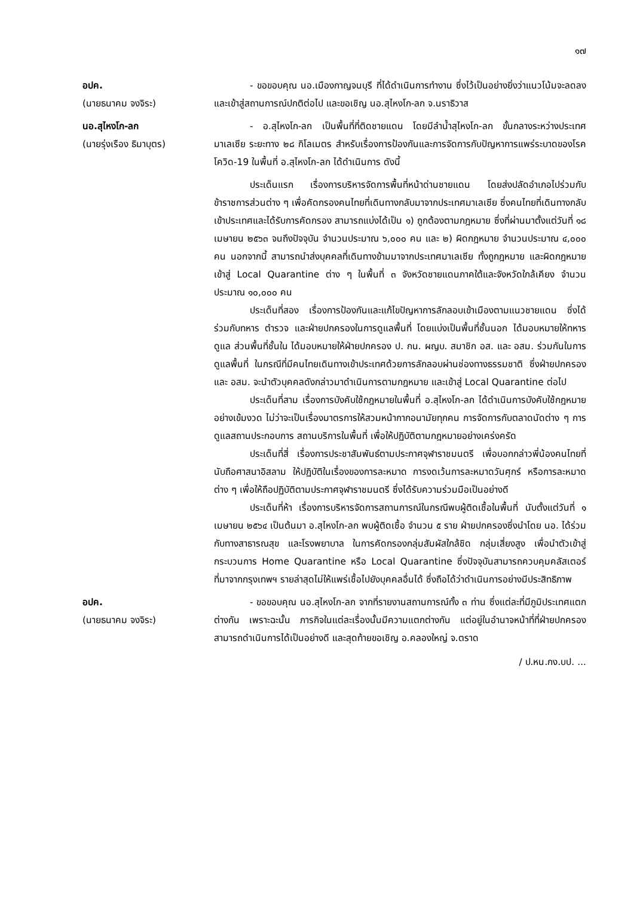๑๗
อปค.
(นายธนาคม จงจิระ)
- ขอขอบคุณ นอ.เมืองกาญจนบุรี ที่ได้ดำเนินการทำงาน ซึ่งไว้เป็นอย่างยิ่งว่าแนวโน้มจะลดลงและเข้าสู่สถานการณ์ปกติต่อไป และขอเชิญ นอ.สุไหงโก-ลก จ.นราธิวาส
นอ.สุไหงโก-ลก
(นายรุ่งเรือง ธิมาบุตร)
- อ.สุไหงโก-ลก เป็นพื้นที่ที่ติดชายแดน โดยมีลำน้ำสุไหงโก-ลก ขั้นกลางระหว่างประเทศมาเลเซีย ระยะทาง ๒๘ กิโลเมตร สำหรับเรื่องการป้องกันและการจัดการกับปัญหาการแพร่ระบาดของโรคโควิด-19 ในพื้นที่ อ.สุไหงโก-ลก ได้ดำเนินการ ดังนี้
ประเด็นแรก เรื่องการบริหารจัดการพื้นที่หน้าด่านชายแดน โดยส่งปลัดอำเภอไปร่วมกับข้าราชการส่วนต่าง ๆ เพื่อคัดกรองคนไทยที่เดินทางกลับมาจากประเทศมาเลเซีย ซึ่งคนไทยที่เดินทางกลับเข้าประเทศและได้รับการคัดกรอง สามารถแบ่งได้เป็น ๑) ถูกต้องตามกฎหมาย ซึ่งที่ผ่านมาตั้งแต่วันที่ ๑๘ เมษายน ๒๕๖๓ จนถึงปัจจุบัน จำนวนประมาณ ๖,๐๐๐ คน และ ๒) ผิดกฎหมาย จำนวนประมาณ ๔,๐๐๐ คน นอกจากนี้ สามารถนำส่งบุคคลที่เดินทางข้ามมาจากประเทศมาเลเซีย ทั้งถูกฎหมาย และผิดกฎหมาย เข้าสู่ Local Quarantine ต่าง ๆ ในพื้นที่ ๓ จังหวัดชายแดนภาคใต้และจังหวัดใกล้เคียง จำนวนประมาณ ๑๐,๐๐๐ คน
ประเด็นที่สอง เรื่องการป้องกันและแก้ไขปัญหาการลักลอบเข้าเมืองตามแนวชายแดน ซึ่งได้ร่วมกับทหาร ตำรวจ และฝ่ายปกครองในการดูแลพื้นที่ โดยแบ่งเป็นพื้นที่ชั้นนอก ได้มอบหมายให้ทหารดูแล ส่วนพื้นที่ชั้นใน ได้มอบหมายให้ฝ่ายปกครอง ป. กน. ผญบ. สมาชิก อส. และ อสม. ร่วมกันในการดูแลพื้นที่ ในกรณีที่มีคนไทยเดินทางเข้าประเทศด้วยการลักลอบผ่านช่องทางธรรมชาติ ซึ่งฝ่ายปกครองและ อสม. จะนำตัวบุคคลดังกล่าวมาดำเนินการตามกฎหมาย และเข้าสู่ Local Quarantine ต่อไป
ประเด็นที่สาม เรื่องการบังคับใช้กฎหมายในพื้นที่ อ.สุไหงโก-ลก ได้ดำเนินการบังคับใช้กฎหมายอย่างเข้มงวด ไม่ว่าจะเป็นเรื่องมาตรการให้สวมหน้ากากอนามัยทุกคน การจัดการกับตลาดนัดต่าง ๆ การดูแลสถานประกอบการ สถานบริการในพื้นที่ เพื่อให้ปฏิบัติตามกฎหมายอย่างเคร่งครัด
ประเด็นที่สี่ เรื่องการประชาสัมพันธ์ตามประกาศจุฬาราชมนตรี เพื่อบอกกล่าวพี่น้องคนไทยที่นับถือศาสนาอิสลาม ให้ปฏิบัติในเรื่องของการละหมาด การงดเว้นการละหมาดวันศุกร์ หรือการละหมาดต่าง ๆ เพื่อให้ถือปฏิบัติตามประกาศจุฬาราชมนตรี ซึ่งได้รับความร่วมมือเป็นอย่างดี
ประเด็นที่ห้า เรื่องการบริหารจัดการสถานการณ์ในกรณีพบผู้ติดเชื้อในพื้นที่ นับตั้งแต่วันที่ ๑ เมษายน ๒๕๖๔ เป็นต้นมา อ.สุไหงโก-ลก พบผู้ติดเชื้อ จำนวน ๕ ราย ฝ่ายปกครองซึ่งนำโดย นอ. ได้ร่วมกับทางสาธารณสุข และโรงพยาบาล ในการคัดกรองกลุ่มสัมผัสใกล้ชิด กลุ่มเสี่ยงสูง เพื่อนำตัวเข้าสู่กระบวนการ Home Quarantine หรือ Local Quarantine ซึ่งปัจจุบันสามารถควบคุมคลัสเตอร์ที่มาจากกรุงเทพฯ รายล่าสุดไม่ให้แพร่เชื้อไปยังบุคคลอื่นได้ ซึ่งถือได้ว่าดำเนินการอย่างมีประสิทธิภาพ
อปค.
(นายธนาคม จงจิระ)
- ขอขอบคุณ นอ.สุไหงโก-ลก จากที่รายงานสถานการณ์ทั้ง ๓ ท่าน ซึ่งแต่ละที่มีภูมิประเทศแตกต่างกัน เพราะฉะนั้น ภารกิจในแต่ละเรื่องนั้นมีความแตกต่างกัน แต่อยู่ในอำนาจหน้าที่ที่ฝ่ายปกครองสามารถดำเนินการได้เป็นอย่างดี และสุดท้ายขอเชิญ อ.คลองใหญ่ จ.ตราด
/ ป.หน.กง.บป. ...